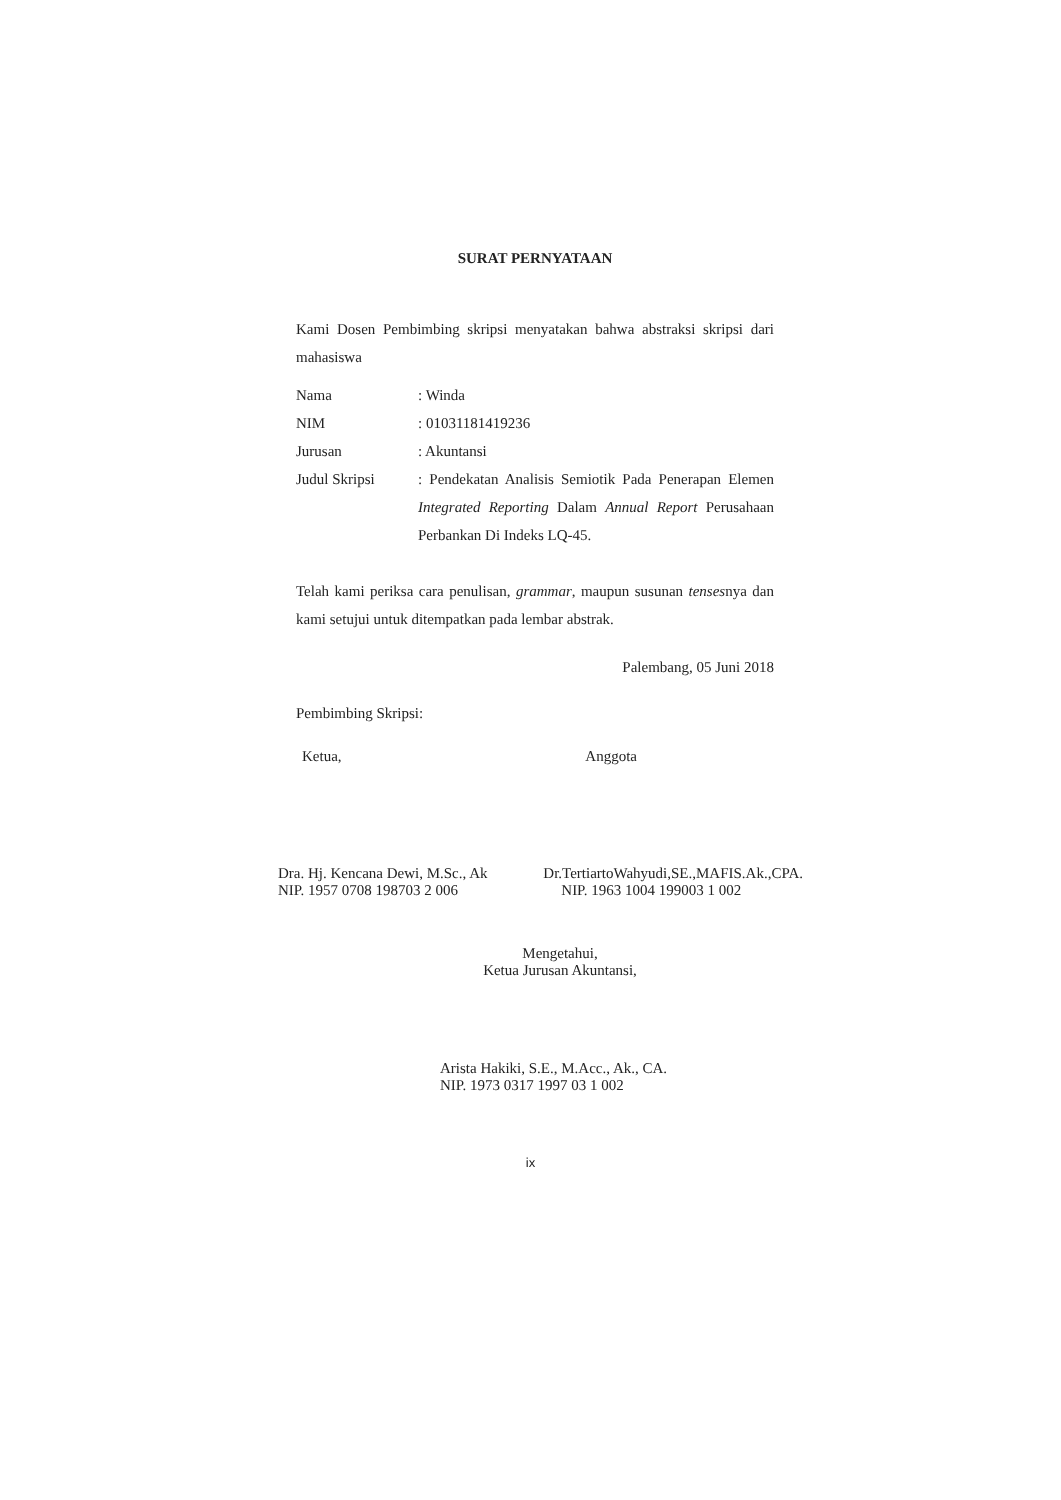SURAT PERNYATAAN
Kami Dosen Pembimbing skripsi menyatakan bahwa abstraksi skripsi dari mahasiswa
| Nama | : Winda |
| NIM | : 01031181419236 |
| Jurusan | : Akuntansi |
| Judul Skripsi | : Pendekatan Analisis Semiotik Pada Penerapan Elemen Integrated Reporting Dalam Annual Report Perusahaan Perbankan Di Indeks LQ-45. |
Telah kami periksa cara penulisan, grammar, maupun susunan tensesnya dan kami setujui untuk ditempatkan pada lembar abstrak.
Palembang, 05 Juni 2018
Pembimbing Skripsi:
Ketua,
Dra. Hj. Kencana Dewi, M.Sc., Ak
NIP. 1957 0708 198703 2 006
Anggota
Dr.TertiartoWahyudi,SE.,MAFIS.Ak.,CPA.
NIP. 1963 1004 199003 1 002
Mengetahui,
Ketua Jurusan Akuntansi,
Arista Hakiki, S.E., M.Acc., Ak., CA.
NIP. 1973 0317 1997 03 1 002
ix